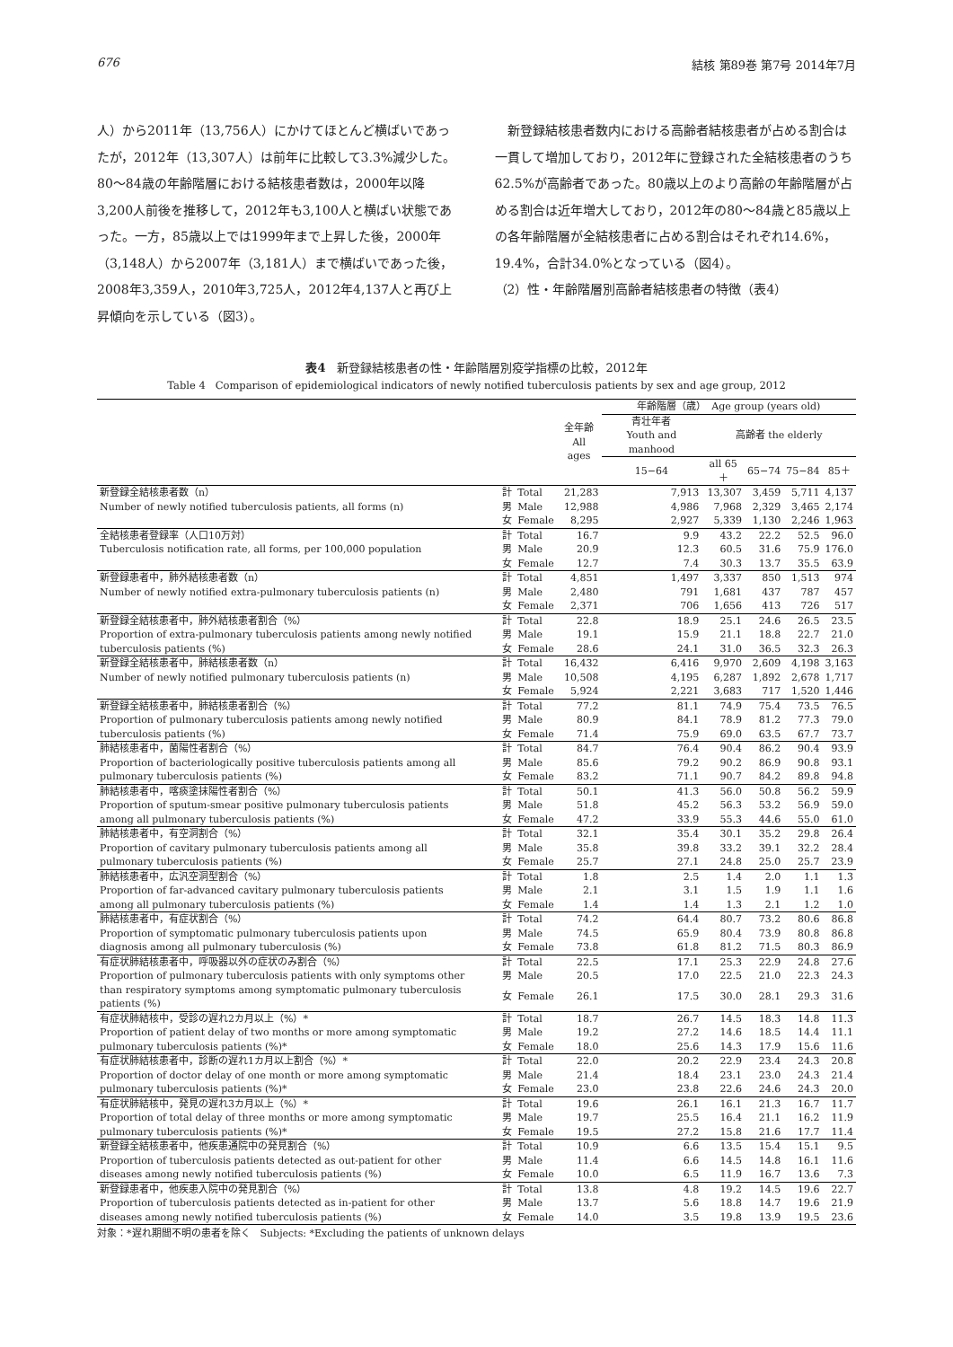676 結核 第89巻 第7号 2014年7月
人）から2011年（13,756人）にかけてほとんど横ばいであったが，2012年（13,307人）は前年に比較して3.3%減少した。80〜84歳の年齢階層における結核患者数は，2000年以降3,200人前後を推移して，2012年も3,100人と横ばい状態であった。一方，85歳以上では1999年まで上昇した後，2000年（3,148人）から2007年（3,181人）まで横ばいであった後，2008年3,359人，2010年3,725人，2012年4,137人と再び上昇傾向を示している（図3）。
　新登録結核患者数内における高齢者結核患者が占める割合は一貫して増加しており，2012年に登録された全結核患者のうち62.5%が高齢者であった。80歳以上のより高齢の年齢階層が占める割合は近年増大しており，2012年の80〜84歳と85歳以上の各年齢階層が全結核患者に占める割合はそれぞれ14.6%，19.4%，合計34.0%となっている（図4）。
（2）性・年齢階層別高齢者結核患者の特徴（表4）
表4　新登録結核患者の性・年齢階層別疫学指標の比較，2012年
Table 4　Comparison of epidemiological indicators of newly notified tuberculosis patients by sex and age group, 2012
| | | | 全年齢 All ages | 年齢階層（歳） Age group (years old) | | | | |
| --- | --- | --- | --- | --- | --- | --- | --- | --- |
| | | | | 青壮年者 Youth and manhood | 高齢者 the elderly | | | |
| | | | | 15−64 | all 65＋ | 65−74 | 75−84 | 85＋ |
| 新登録全結核患者数（n） | 計 | Total | 21,283 | 7,913 | 13,307 | 3,459 | 5,711 | 4,137 |
| Number of newly notified tuberculosis patients, all forms (n) | 男 | Male | 12,988 | 4,986 | 7,968 | 2,329 | 3,465 | 2,174 |
| | 女 | Female | 8,295 | 2,927 | 5,339 | 1,130 | 2,246 | 1,963 |
| 全結核患者登録率（人口10万対） | 計 | Total | 16.7 | 9.9 | 43.2 | 22.2 | 52.5 | 96.0 |
| Tuberculosis notification rate, all forms, per 100,000 population | 男 | Male | 20.9 | 12.3 | 60.5 | 31.6 | 75.9 | 176.0 |
| | 女 | Female | 12.7 | 7.4 | 30.3 | 13.7 | 35.5 | 63.9 |
| 新登録患者中，肺外結核患者数（n） | 計 | Total | 4,851 | 1,497 | 3,337 | 850 | 1,513 | 974 |
| Number of newly notified extra-pulmonary tuberculosis patients (n) | 男 | Male | 2,480 | 791 | 1,681 | 437 | 787 | 457 |
| | 女 | Female | 2,371 | 706 | 1,656 | 413 | 726 | 517 |
| 新登録全結核患者中，肺外結核患者割合（%） | 計 | Total | 22.8 | 18.9 | 25.1 | 24.6 | 26.5 | 23.5 |
| Proportion of extra-pulmonary tuberculosis patients among newly notified | 男 | Male | 19.1 | 15.9 | 21.1 | 18.8 | 22.7 | 21.0 |
| tuberculosis patients (%) | 女 | Female | 28.6 | 24.1 | 31.0 | 36.5 | 32.3 | 26.3 |
| 新登録全結核患者中，肺結核患者数（n） | 計 | Total | 16,432 | 6,416 | 9,970 | 2,609 | 4,198 | 3,163 |
| Number of newly notified pulmonary tuberculosis patients (n) | 男 | Male | 10,508 | 4,195 | 6,287 | 1,892 | 2,678 | 1,717 |
| | 女 | Female | 5,924 | 2,221 | 3,683 | 717 | 1,520 | 1,446 |
| 新登録全結核患者中，肺結核患者割合（%） | 計 | Total | 77.2 | 81.1 | 74.9 | 75.4 | 73.5 | 76.5 |
| Proportion of pulmonary tuberculosis patients among newly notified | 男 | Male | 80.9 | 84.1 | 78.9 | 81.2 | 77.3 | 79.0 |
| tuberculosis patients (%) | 女 | Female | 71.4 | 75.9 | 69.0 | 63.5 | 67.7 | 73.7 |
| 肺結核患者中，菌陽性者割合（%） | 計 | Total | 84.7 | 76.4 | 90.4 | 86.2 | 90.4 | 93.9 |
| Proportion of bacteriologically positive tuberculosis patients among all | 男 | Male | 85.6 | 79.2 | 90.2 | 86.9 | 90.8 | 93.1 |
| pulmonary tuberculosis patients (%) | 女 | Female | 83.2 | 71.1 | 90.7 | 84.2 | 89.8 | 94.8 |
| 肺結核患者中，喀痰塗抹陽性者割合（%） | 計 | Total | 50.1 | 41.3 | 56.0 | 50.8 | 56.2 | 59.9 |
| Proportion of sputum-smear positive pulmonary tuberculosis patients | 男 | Male | 51.8 | 45.2 | 56.3 | 53.2 | 56.9 | 59.0 |
| among all pulmonary tuberculosis patients (%) | 女 | Female | 47.2 | 33.9 | 55.3 | 44.6 | 55.0 | 61.0 |
| 肺結核患者中，有空洞割合（%） | 計 | Total | 32.1 | 35.4 | 30.1 | 35.2 | 29.8 | 26.4 |
| Proportion of cavitary pulmonary tuberculosis patients among all | 男 | Male | 35.8 | 39.8 | 33.2 | 39.1 | 32.2 | 28.4 |
| pulmonary tuberculosis patients (%) | 女 | Female | 25.7 | 27.1 | 24.8 | 25.0 | 25.7 | 23.9 |
| 肺結核患者中，広汎空洞型割合（%） | 計 | Total | 1.8 | 2.5 | 1.4 | 2.0 | 1.1 | 1.3 |
| Proportion of far-advanced cavitary pulmonary tuberculosis patients | 男 | Male | 2.1 | 3.1 | 1.5 | 1.9 | 1.1 | 1.6 |
| among all pulmonary tuberculosis patients (%) | 女 | Female | 1.4 | 1.4 | 1.3 | 2.1 | 1.2 | 1.0 |
| 肺結核患者中，有症状割合（%） | 計 | Total | 74.2 | 64.4 | 80.7 | 73.2 | 80.6 | 86.8 |
| Proportion of symptomatic pulmonary tuberculosis patients upon | 男 | Male | 74.5 | 65.9 | 80.4 | 73.9 | 80.8 | 86.8 |
| diagnosis among all pulmonary tuberculosis (%) | 女 | Female | 73.8 | 61.8 | 81.2 | 71.5 | 80.3 | 86.9 |
| 有症状肺結核患者中，呼吸器以外の症状のみ割合（%） | 計 | Total | 22.5 | 17.1 | 25.3 | 22.9 | 24.8 | 27.6 |
| Proportion of pulmonary tuberculosis patients with only symptoms other | 男 | Male | 20.5 | 17.0 | 22.5 | 21.0 | 22.3 | 24.3 |
| than respiratory symptoms among symptomatic pulmonary tuberculosis patients (%) | 女 | Female | 26.1 | 17.5 | 30.0 | 28.1 | 29.3 | 31.6 |
| 有症状肺結核中，受診の遅れ2カ月以上（%）* | 計 | Total | 18.7 | 26.7 | 14.5 | 18.3 | 14.8 | 11.3 |
| Proportion of patient delay of two months or more among symptomatic | 男 | Male | 19.2 | 27.2 | 14.6 | 18.5 | 14.4 | 11.1 |
| pulmonary tuberculosis patients (%)* | 女 | Female | 18.0 | 25.6 | 14.3 | 17.9 | 15.6 | 11.6 |
| 有症状肺結核患者中，診断の遅れ1カ月以上割合（%）* | 計 | Total | 22.0 | 20.2 | 22.9 | 23.4 | 24.3 | 20.8 |
| Proportion of doctor delay of one month or more among symptomatic | 男 | Male | 21.4 | 18.4 | 23.1 | 23.0 | 24.3 | 21.4 |
| pulmonary tuberculosis patients (%)* | 女 | Female | 23.0 | 23.8 | 22.6 | 24.6 | 24.3 | 20.0 |
| 有症状肺結核中，発見の遅れ3カ月以上（%）* | 計 | Total | 19.6 | 26.1 | 16.1 | 21.3 | 16.7 | 11.7 |
| Proportion of total delay of three months or more among symptomatic | 男 | Male | 19.7 | 25.5 | 16.4 | 21.1 | 16.2 | 11.9 |
| pulmonary tuberculosis patients (%)* | 女 | Female | 19.5 | 27.2 | 15.8 | 21.6 | 17.7 | 11.4 |
| 新登録全結核患者中，他疾患通院中の発見割合（%） | 計 | Total | 10.9 | 6.6 | 13.5 | 15.4 | 15.1 | 9.5 |
| Proportion of tuberculosis patients detected as out-patient for other | 男 | Male | 11.4 | 6.6 | 14.5 | 14.8 | 16.1 | 11.6 |
| diseases among newly notified tuberculosis patients (%) | 女 | Female | 10.0 | 6.5 | 11.9 | 16.7 | 13.6 | 7.3 |
| 新登録患者中，他疾患入院中の発見割合（%） | 計 | Total | 13.8 | 4.8 | 19.2 | 14.5 | 19.6 | 22.7 |
| Proportion of tuberculosis patients detected as in-patient for other | 男 | Male | 13.7 | 5.6 | 18.8 | 14.7 | 19.6 | 21.9 |
| diseases among newly notified tuberculosis patients (%) | 女 | Female | 14.0 | 3.5 | 19.8 | 13.9 | 19.5 | 23.6 |
対象：*遅れ期間不明の患者を除く　Subjects: *Excluding the patients of unknown delays